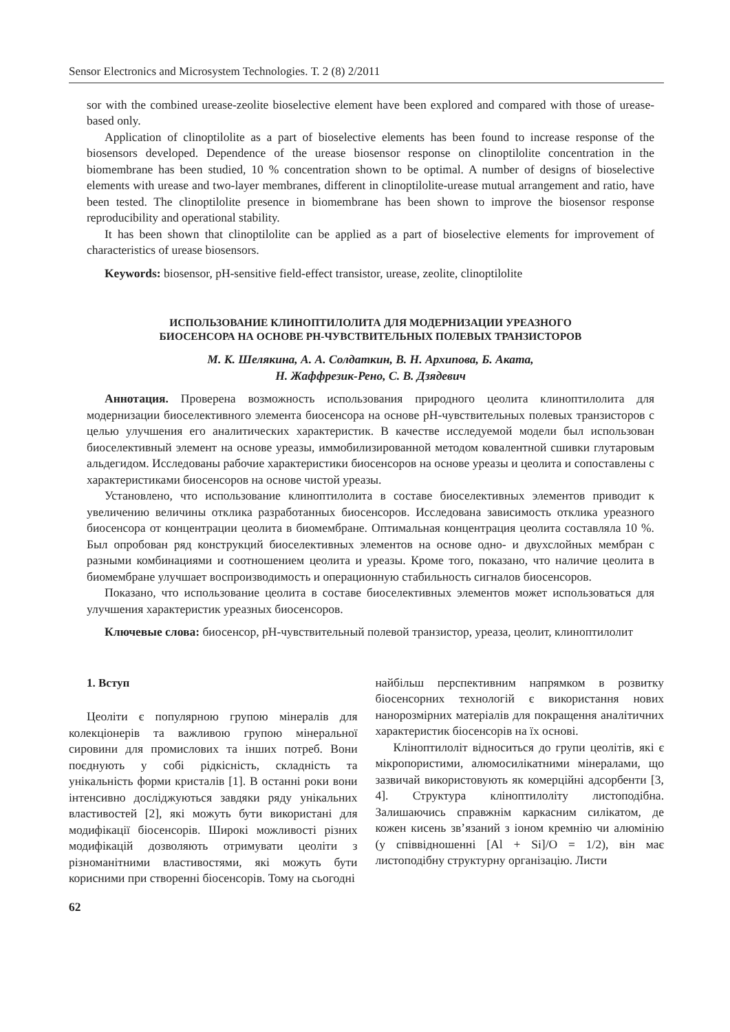Sensor Electronics and Microsystem Technologies. Т. 2 (8) 2/2011
sor with the combined urease-zeolite bioselective element have been explored and compared with those of urease-based only.
Application of clinoptilolite as a part of bioselective elements has been found to increase response of the biosensors developed. Dependence of the urease biosensor response on clinoptilolite concentration in the biomembrane has been studied, 10 % concentration shown to be optimal. A number of designs of bioselective elements with urease and two-layer membranes, different in clinoptilolite-urease mutual arrangement and ratio, have been tested. The clinoptilolite presence in biomembrane has been shown to improve the biosensor response reproducibility and operational stability.
It has been shown that clinoptilolite can be applied as a part of bioselective elements for improvement of characteristics of urease biosensors.
Keywords: biosensor, pH-sensitive field-effect transistor, urease, zeolite, clinoptilolite
ИСПОЛЬЗОВАНИЕ КЛИНОПТИЛОЛИТА ДЛЯ МОДЕРНИЗАЦИИ УРЕАЗНОГО
БИОСЕНСОРА НА ОСНОВЕ РН-ЧУВСТВИТЕЛЬНЫХ ПОЛЕВЫХ ТРАНЗИСТОРОВ
М. К. Шелякина, А. А. Солдаткин, В. Н. Архипова, Б. Аката,
Н. Жаффрезик-Рено, С. В. Дзядевич
Аннотация. Проверена возможность использования природного цеолита клиноптилолита для модернизации биоселективного элемента биосенсора на основе рН-чувствительных полевых транзисторов с целью улучшения его аналитических характеристик. В качестве исследуемой модели был использован биоселективный элемент на основе уреазы, иммобилизированной методом ковалентной сшивки глутаровым альдегидом. Исследованы рабочие характеристики биосенсоров на основе уреазы и цеолита и сопоставлены с характеристиками биосенсоров на основе чистой уреазы.
Установлено, что использование клиноптилолита в составе биоселективных элементов приводит к увеличению величины отклика разработанных биосенсоров. Исследована зависимость отклика уреазного биосенсора от концентрации цеолита в биомембране. Оптимальная концентрация цеолита составляла 10 %. Был опробован ряд конструкций биоселективных элементов на основе одно- и двухслойных мембран с разными комбинациями и соотношением цеолита и уреазы. Кроме того, показано, что наличие цеолита в биомембране улучшает воспроизводимость и операционную стабильность сигналов биосенсоров.
Показано, что использование цеолита в составе биоселективных элементов может использоваться для улучшения характеристик уреазных биосенсоров.
Ключевые слова: биосенсор, рН-чувствительный полевой транзистор, уреаза, цеолит, клиноптилолит
1. Вступ
Цеоліти є популярною групою мінералів для колекціонерів та важливою групою мінеральної сировини для промислових та інших потреб. Вони поєднують у собі рідкісність, складність та унікальність форми кристалів [1]. В останні роки вони інтенсивно досліджуються завдяки ряду унікальних властивостей [2], які можуть бути використані для модифікації біосенсорів. Широкі можливості різних модифікацій дозволяють отримувати цеоліти з різноманітними властивостями, які можуть бути корисними при створенні біосенсорів. Тому на сьогодні
найбільш перспективним напрямком в розвитку біосенсорних технологій є використання нових нанорозмірних матеріалів для покращення аналітичних характеристик біосенсорів на їх основі.
Кліноптилоліт відноситься до групи цеолітів, які є мікропористими, алюмосилікатними мінералами, що зазвичай використовують як комерційні адсорбенти [3, 4]. Структура кліноптилоліту листоподібна. Залишаючись справжнім каркасним силікатом, де кожен кисень зв’язаний з іоном кремнію чи алюмінію (у співвідношенні [Al + Si]/O = 1/2), він має листоподібну структурну організацію. Листи
62